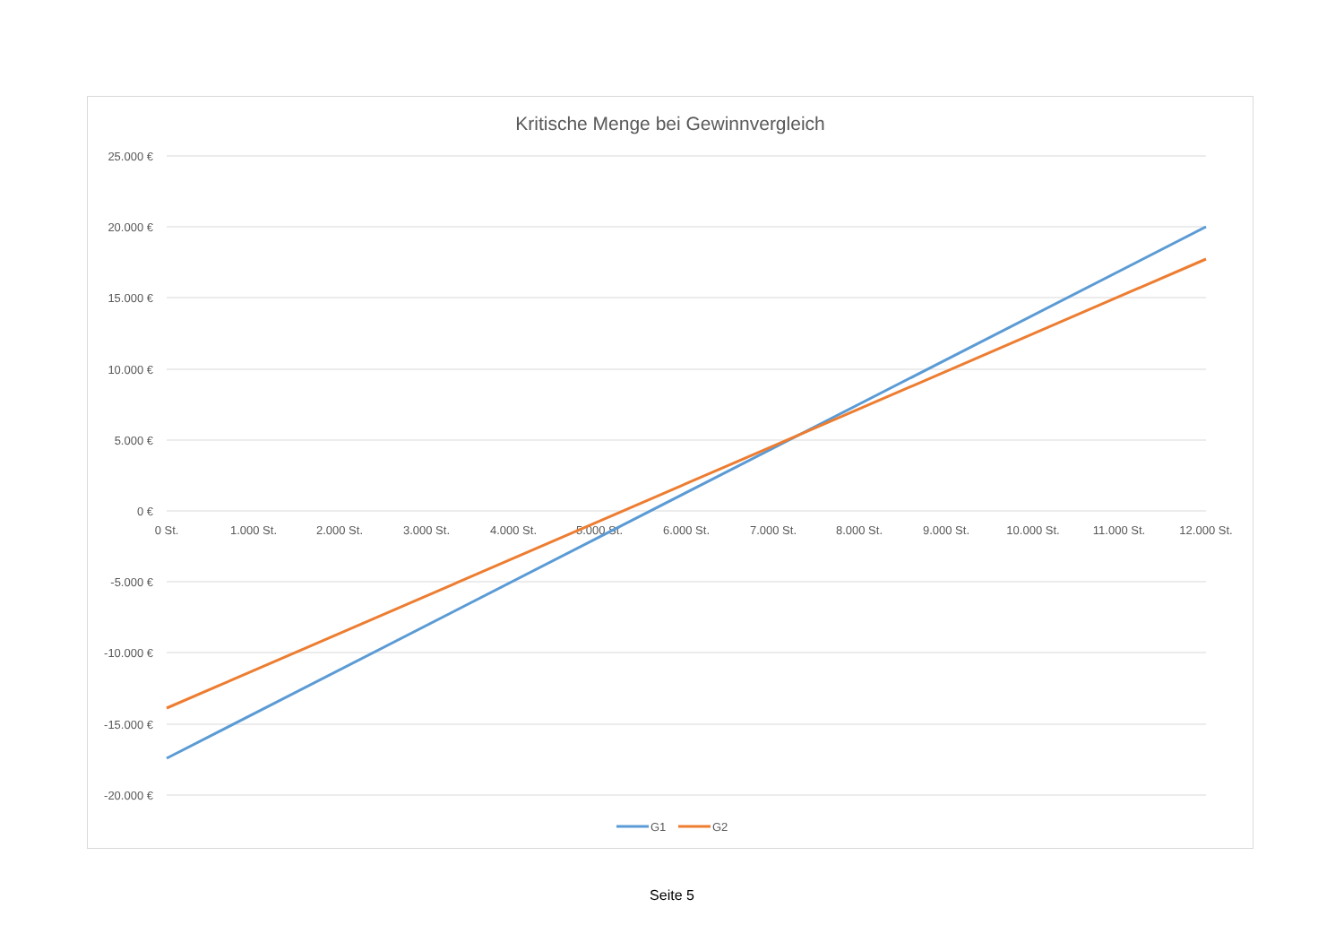Kritische Menge bei Gewinnvergleich
25.000 €
20.000 €
15.000 €
10.000 €
5.000 €
0 €
-5.000 €
-10.000 €
-15.000 €
-20.000 €
0 St.
1.000 St.
2.000 St.
3.000 St.
4.000 St.
5.000 St.
6.000 St.
7.000 St.
8.000 St.
9.000 St.
10.000 St.
11.000 St.
12.000 St.
G1
G2
Seite 5